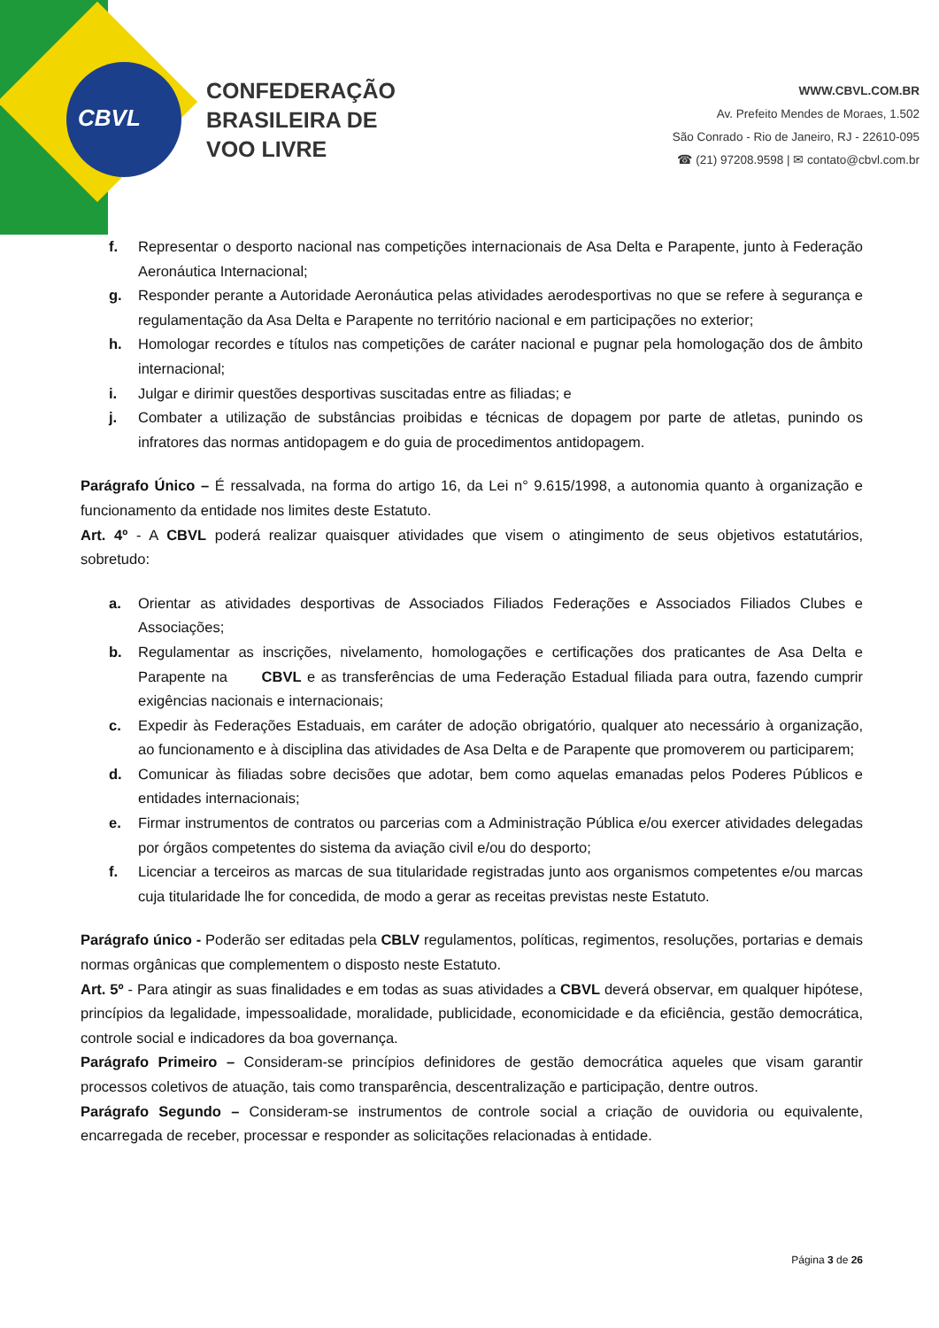CBVL
CONFEDERAÇÃO
BRASILEIRA DE
VOO LIVRE
WWW.CBVL.COM.BR
Av. Prefeito Mendes de Moraes, 1.502
São Conrado - Rio de Janeiro, RJ - 22610-095
☎ (21) 97208.9598 | ✉ contato@cbvl.com.br
f. Representar o desporto nacional nas competições internacionais de Asa Delta e Parapente, junto à Federação Aeronáutica Internacional;
g. Responder perante a Autoridade Aeronáutica pelas atividades aerodesportivas no que se refere à segurança e regulamentação da Asa Delta e Parapente no território nacional e em participações no exterior;
h. Homologar recordes e títulos nas competições de caráter nacional e pugnar pela homologação dos de âmbito internacional;
i. Julgar e dirimir questões desportivas suscitadas entre as filiadas; e
j. Combater a utilização de substâncias proibidas e técnicas de dopagem por parte de atletas, punindo os infratores das normas antidopagem e do guia de procedimentos antidopagem.
Parágrafo Único – É ressalvada, na forma do artigo 16, da Lei n° 9.615/1998, a autonomia quanto à organização e funcionamento da entidade nos limites deste Estatuto.
Art. 4º - A CBVL poderá realizar quaisquer atividades que visem o atingimento de seus objetivos estatutários, sobretudo:
a. Orientar as atividades desportivas de Associados Filiados Federações e Associados Filiados Clubes e Associações;
b. Regulamentar as inscrições, nivelamento, homologações e certificações dos praticantes de Asa Delta e Parapente na CBVL e as transferências de uma Federação Estadual filiada para outra, fazendo cumprir exigências nacionais e internacionais;
c. Expedir às Federações Estaduais, em caráter de adoção obrigatório, qualquer ato necessário à organização, ao funcionamento e à disciplina das atividades de Asa Delta e de Parapente que promoverem ou participarem;
d. Comunicar às filiadas sobre decisões que adotar, bem como aquelas emanadas pelos Poderes Públicos e entidades internacionais;
e. Firmar instrumentos de contratos ou parcerias com a Administração Pública e/ou exercer atividades delegadas por órgãos competentes do sistema da aviação civil e/ou do desporto;
f. Licenciar a terceiros as marcas de sua titularidade registradas junto aos organismos competentes e/ou marcas cuja titularidade lhe for concedida, de modo a gerar as receitas previstas neste Estatuto.
Parágrafo único - Poderão ser editadas pela CBLV regulamentos, políticas, regimentos, resoluções, portarias e demais normas orgânicas que complementem o disposto neste Estatuto.
Art. 5º - Para atingir as suas finalidades e em todas as suas atividades a CBVL deverá observar, em qualquer hipótese, princípios da legalidade, impessoalidade, moralidade, publicidade, economicidade e da eficiência, gestão democrática, controle social e indicadores da boa governança.
Parágrafo Primeiro – Consideram-se princípios definidores de gestão democrática aqueles que visam garantir processos coletivos de atuação, tais como transparência, descentralização e participação, dentre outros.
Parágrafo Segundo – Consideram-se instrumentos de controle social a criação de ouvidoria ou equivalente, encarregada de receber, processar e responder as solicitações relacionadas à entidade.
Página 3 de 26